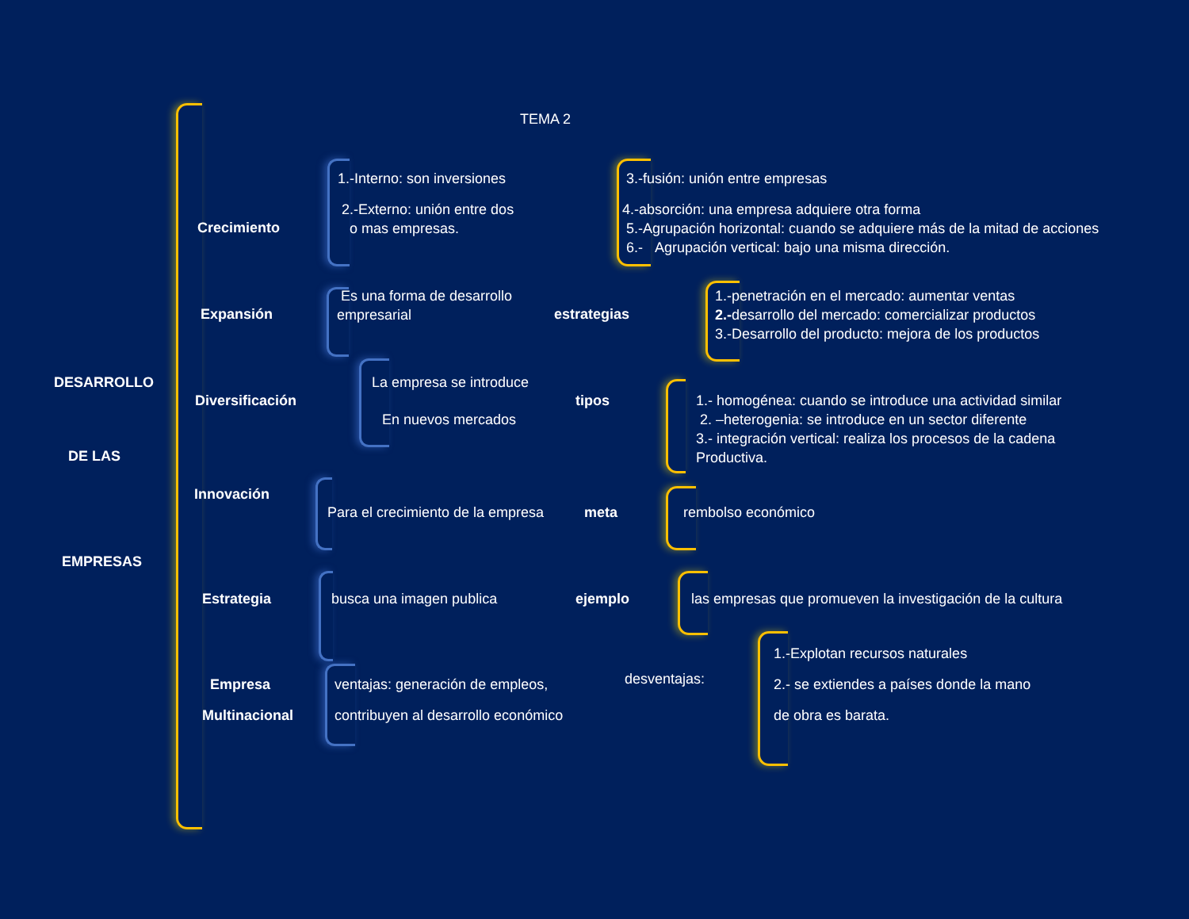TEMA 2
DESARROLLO
DE LAS
EMPRESAS
Crecimiento
1.-Interno: son inversiones
2.-Externo: unión entre dos
o mas empresas.
3.-fusión: unión entre empresas
4.-absorción: una empresa adquiere otra forma
5.-Agrupación horizontal: cuando se adquiere más de la mitad de acciones
6.- Agrupación vertical: bajo una misma dirección.
Expansión
Es una forma de desarrollo
empresarial
estrategias
1.-penetración en el mercado: aumentar ventas
2.-desarrollo del mercado: comercializar productos
3.-Desarrollo del producto: mejora de los productos
Diversificación
La empresa se introduce
En nuevos mercados
tipos
1.- homogénea: cuando se introduce una actividad similar
2. –heterogenia: se introduce en un sector diferente
3.- integración vertical: realiza los procesos de la cadena
Productiva.
Innovación
Para el crecimiento de la empresa
meta rembolso económico
Estrategia busca una imagen publica ejemplo
las empresas que promueven la investigación de la cultura
Empresa
Multinacional
ventajas: generación de empleos,
contribuyen al desarrollo económico
desventajas:
1.-Explotan recursos naturales
2.- se extiendes a países donde la mano
de obra es barata.